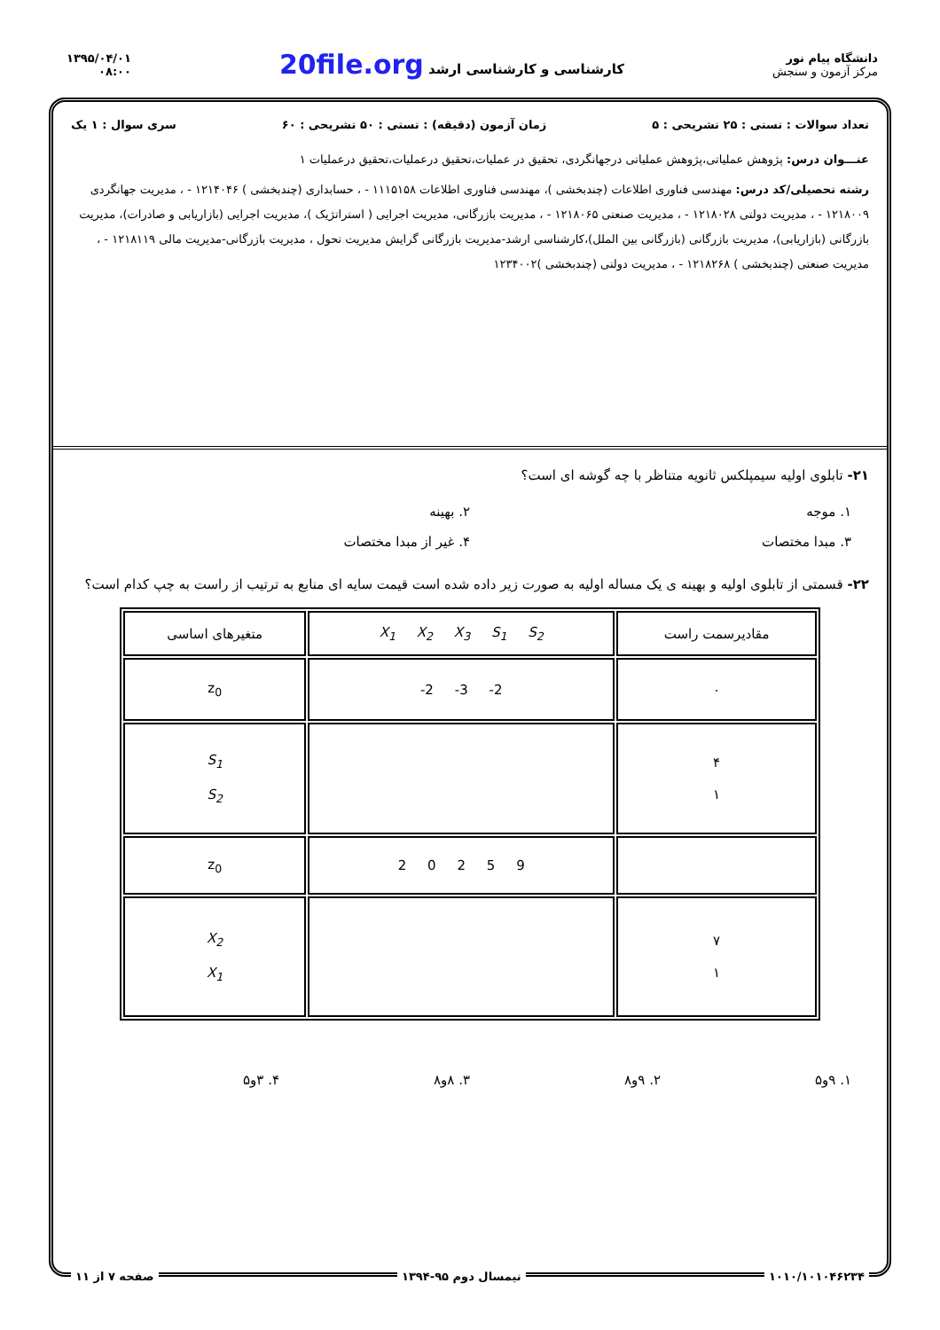دانشگاه پیام نور
مرکز آزمون و سنجش
کارشناسی و کارشناسی ارشد 20file.org
۱۳۹۵/۰۴/۰۱
۰۸:۰۰
تعداد سوالات : تستی : ۲۵ تشریحی : ۵ زمان آزمون (دقیقه) : تستی : ۵۰ تشریحی : ۶۰ سری سوال : ۱ یک
عنـــوان درس: پژوهش عملیاتی،پژوهش عملیاتی درجهانگردی، تحقیق در عملیات،تحقیق درعملیات،تحقیق درعملیات ۱
رشته تحصیلی/کد درس: مهندسی فناوری اطلاعات (چندبخشی )، مهندسی فناوری اطلاعات ۱۱۱۵۱۵۸ - ، حسابداری (چندبخشی ) ۱۲۱۴۰۴۶ - ، مدیریت جهانگردی ۱۲۱۸۰۰۹ - ، مدیریت دولتی ۱۲۱۸۰۲۸ - ، مدیریت صنعتی ۱۲۱۸۰۶۵ - ، مدیریت بازرگانی، مدیریت اجرایی ( استراتژیک )، مدیریت اجرایی (بازاریابی و صادرات)، مدیریت بازرگانی (بازاریابی)، مدیریت بازرگانی (بازرگانی بین الملل)،کارشناسی ارشد-مدیریت بازرگانی گرایش مدیریت تحول ، مدیریت بازرگانی-مدیریت مالی ۱۲۱۸۱۱۹ - ، مدیریت صنعتی (چندبخشی ) ۱۲۱۸۲۶۸ - ، مدیریت دولتی (چندبخشی )۱۲۳۴۰۰۲
۲۱- تابلوی اولیه سیمپلکس ثانویه متناظر با چه گوشه ای است؟
۱. موجه
۲. بهینه
۳. مبدا مختصات
۴. غیر از مبدا مختصات
۲۲- قسمتی از تابلوی اولیه و بهینه ی یک مساله اولیه به صورت زیر داده شده است قیمت سایه ای منابع به ترتیب از راست به چپ کدام است؟
| مقادیرسمت راست | X<sub>1</sub> X<sub>2</sub> X<sub>3</sub> S<sub>1</sub> S<sub>2</sub> | متغیرهای اساسی |
| --- | --- | --- |
| ۰ | -2 -3 -2 | z<sub>0</sub> |
| ۴ ۱ | | S<sub>1</sub> S<sub>2</sub> |
| | 2 0 2 5 9 | z<sub>0</sub> |
| ۷ ۱ | | X<sub>2</sub> X<sub>1</sub> |
۱. ۹و۵
۲. ۹و۸
۳. ۸و۸
۴. ۳و۵
۱۰۱۰/۱۰۱۰۴۶۲۳۴ نیمسال دوم ۹۵-۱۳۹۴ صفحه ۷ از ۱۱